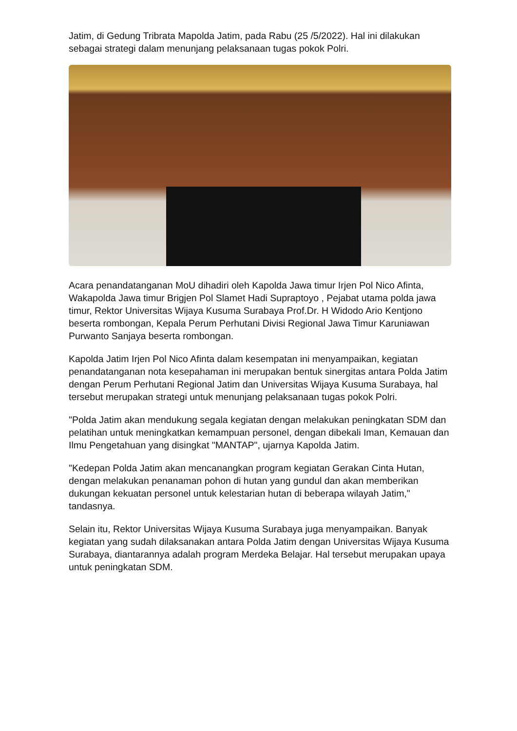Jatim, di Gedung Tribrata Mapolda Jatim, pada Rabu (25 /5/2022). Hal ini dilakukan sebagai strategi dalam menunjang pelaksanaan tugas pokok Polri.
Acara penandatanganan MoU dihadiri oleh Kapolda Jawa timur Irjen Pol Nico Afinta, Wakapolda Jawa timur Brigjen Pol Slamet Hadi Supraptoyo , Pejabat utama polda jawa timur, Rektor Universitas Wijaya Kusuma Surabaya Prof.Dr. H Widodo Ario Kentjono beserta rombongan, Kepala Perum Perhutani Divisi Regional Jawa Timur Karuniawan Purwanto Sanjaya beserta rombongan.
Kapolda Jatim Irjen Pol Nico Afinta dalam kesempatan ini menyampaikan, kegiatan penandatanganan nota kesepahaman ini merupakan bentuk sinergitas antara Polda Jatim dengan Perum Perhutani Regional Jatim dan Universitas Wijaya Kusuma Surabaya, hal tersebut merupakan strategi untuk menunjang pelaksanaan tugas pokok Polri.
"Polda Jatim akan mendukung segala kegiatan dengan melakukan peningkatan SDM dan pelatihan untuk meningkatkan kemampuan personel, dengan dibekali Iman, Kemauan dan Ilmu Pengetahuan yang disingkat "MANTAP", ujarnya Kapolda Jatim.
"Kedepan Polda Jatim akan mencanangkan program kegiatan Gerakan Cinta Hutan, dengan melakukan penanaman pohon di hutan yang gundul dan akan memberikan dukungan kekuatan personel untuk kelestarian hutan di beberapa wilayah Jatim," tandasnya.
Selain itu, Rektor Universitas Wijaya Kusuma Surabaya juga menyampaikan. Banyak kegiatan yang sudah dilaksanakan antara Polda Jatim dengan Universitas Wijaya Kusuma Surabaya, diantarannya adalah program Merdeka Belajar. Hal tersebut merupakan upaya untuk peningkatan SDM.